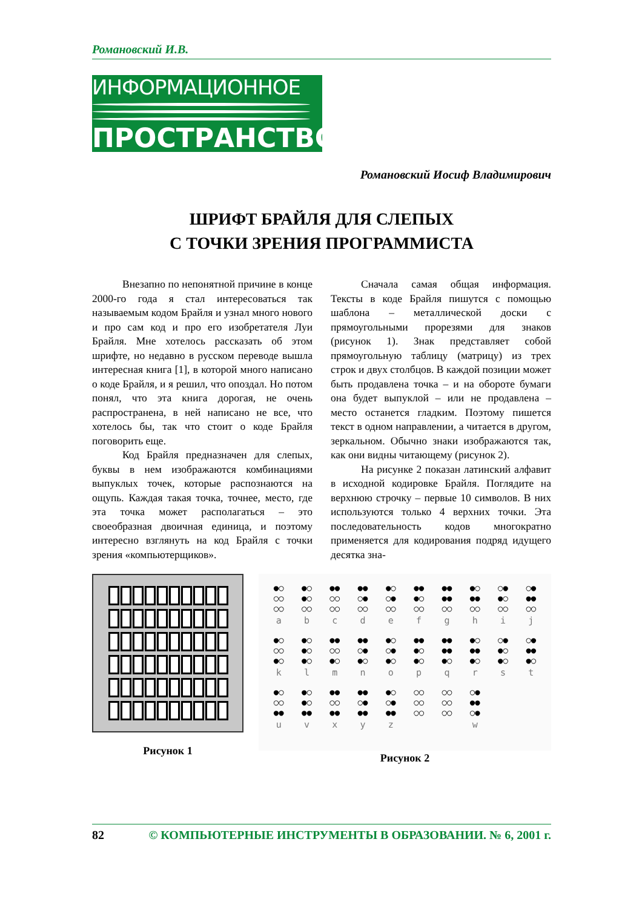Романовский И.В.
ИНФОРМАЦИОННОЕ
ПРОСТРАНСТВО
Романовский Иосиф Владимирович
ШРИФТ БРАЙЛЯ ДЛЯ СЛЕПЫХ
С ТОЧКИ ЗРЕНИЯ ПРОГРАММИСТА
Внезапно по непонятной причине в конце 2000-го года я стал интересоваться так называемым кодом Брайля и узнал много нового и про сам код и про его изобретателя Луи Брайля. Мне хотелось рассказать об этом шрифте, но недавно в русском переводе вышла интересная книга [1], в которой много написано о коде Брайля, и я решил, что опоздал. Но потом понял, что эта книга дорогая, не очень распространена, в ней написано не все, что хотелось бы, так что стоит о коде Брайля поговорить еще.
Код Брайля предназначен для слепых, буквы в нем изображаются комбинациями выпуклых точек, которые распознаются на ощупь. Каждая такая точка, точнее, место, где эта точка может располагаться – это своеобразная двоичная единица, и поэтому интересно взглянуть на код Брайля с точки зрения «компьютерщиков».
Сначала самая общая информация. Тексты в коде Брайля пишутся с помощью шаблона – металлической доски с прямоугольными прорезями для знаков (рисунок 1). Знак представляет собой прямоугольную таблицу (матрицу) из трех строк и двух столбцов. В каждой позиции может быть продавлена точка – и на обороте бумаги она будет выпуклой – или не продавлена – место останется гладким. Поэтому пишется текст в одном направлении, а читается в другом, зеркальном. Обычно знаки изображаются так, как они видны читающему (рисунок 2).
На рисунке 2 показан латинский алфавит в исходной кодировке Брайля. Поглядите на верхнюю строчку – первые 10 символов. В них используются только 4 верхних точки. Эта последовательность кодов многократно применяется для кодирования подряд идущего десятка зна-
Рисунок 1
| ●○ ○○ ○○ a | ●○ ●○ ○○ b | ●● ○○ ○○ c | ●● ○● ○○ d | ●○ ○● ○○ e | ●● ●○ ○○ f | ●● ●● ○○ g | ●○ ●● ○○ h | ○● ●○ ○○ i | ○● ●● ○○ j |
| ●○ ○○ ●○ k | ●○ ●○ ●○ l | ●● ○○ ●○ m | ●● ○● ●○ n | ●○ ○● ●○ o | ●● ●○ ●○ p | ●● ●● ●○ q | ●○ ●● ●○ r | ○● ●○ ●○ s | ○● ●● ●○ t |
| ●○ ○○ ●● u | ●○ ●○ ●● v | ●● ○○ ●● x | ●● ○● ●● y | ●○ ○● ●● z | ○○ ○○ ○○ | ○○ ○○ ○○ | ○● ●● ○● w | | |
Рисунок 2
82 © КОМПЬЮТЕРНЫЕ ИНСТРУМЕНТЫ В ОБРАЗОВАНИИ. № 6, 2001 г.